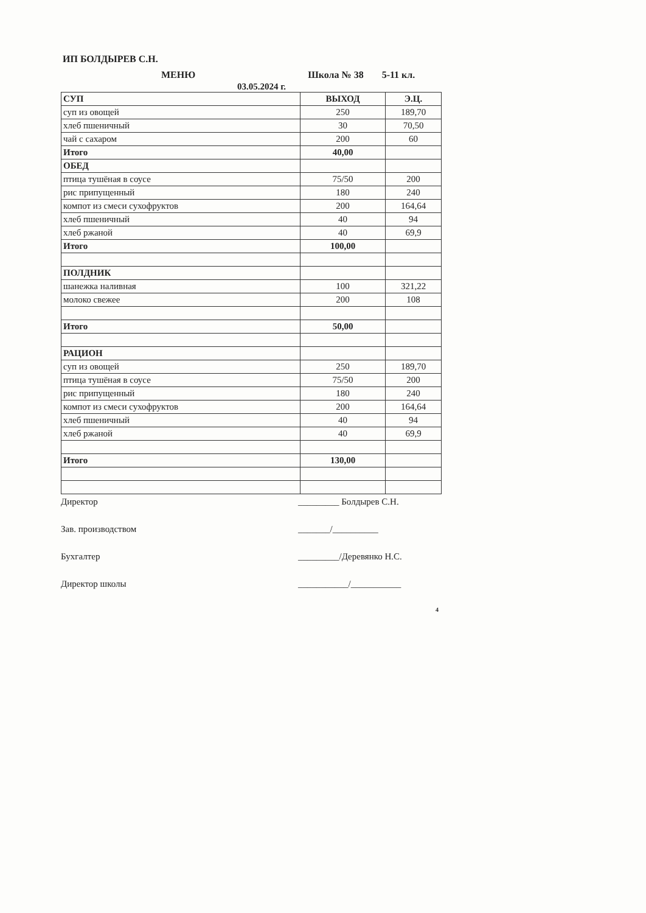ИП БОЛДЫРЕВ С.Н.
МЕНЮ Школа № 38 5-11 кл.
03.05.2024 г.
| СУП | ВЫХОД | Э.Ц. |
| --- | --- | --- |
| суп из овощей | 250 | 189,70 |
| хлеб пшеничный | 30 | 70,50 |
| чай с сахаром | 200 | 60 |
| Итого | 40,00 | |
| ОБЕД | | |
| птица тушёная в соусе | 75/50 | 200 |
| рис припущенный | 180 | 240 |
| компот из смеси сухофруктов | 200 | 164,64 |
| хлеб пшеничный | 40 | 94 |
| хлеб ржаной | 40 | 69,9 |
| Итого | 100,00 | |
| ПОЛДНИК | | |
| шанежка наливная | 100 | 321,22 |
| молоко свежее | 200 | 108 |
| Итого | 50,00 | |
| РАЦИОН | | |
| суп из овощей | 250 | 189,70 |
| птица тушёная в соусе | 75/50 | 200 |
| рис припущенный | 180 | 240 |
| компот из смеси сухофруктов | 200 | 164,64 |
| хлеб пшеничный | 40 | 94 |
| хлеб ржаной | 40 | 69,9 |
| Итого | 130,00 | |
Директор _________ Болдырев С.Н.
Зав. производством _______/__________
Бухгалтер _________/Деревянко Н.С.
Директор школы ___________/___________
4